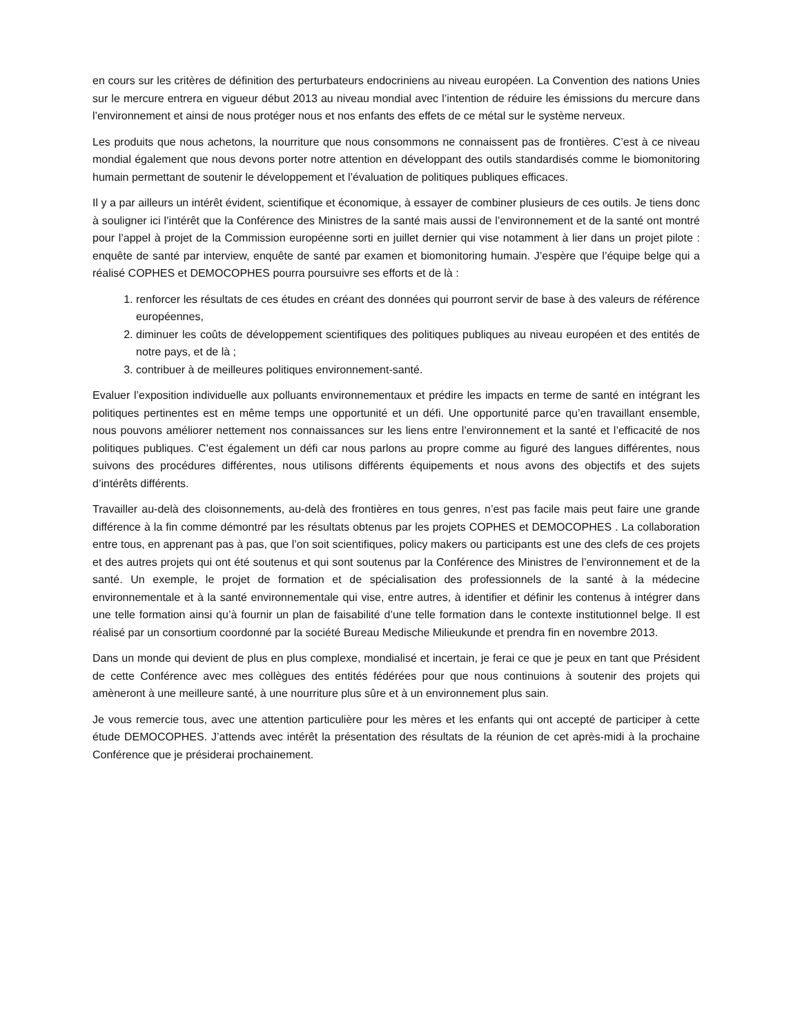en cours sur les critères de définition des perturbateurs endocriniens au niveau européen. La Convention des nations Unies sur le mercure entrera en vigueur début 2013 au niveau mondial avec l’intention de réduire les émissions du mercure dans l’environnement et ainsi de nous protéger nous et nos enfants des effets de ce métal sur le système nerveux.
Les produits que nous achetons, la nourriture que nous consommons ne connaissent pas de frontières. C’est à ce niveau mondial également que nous devons porter notre attention en développant des outils standardisés comme le biomonitoring humain permettant de soutenir le développement et l’évaluation de politiques publiques efficaces.
Il y a par ailleurs un intérêt évident, scientifique et économique, à essayer de combiner plusieurs de ces outils. Je tiens donc à souligner ici l’intérêt que la Conférence des Ministres de la santé mais aussi de l’environnement et de la santé ont montré pour l’appel à projet de la Commission européenne sorti en juillet dernier qui vise notamment à lier dans un projet pilote : enquête de santé par interview, enquête de santé par examen et biomonitoring humain. J’espère que l’équipe belge qui a réalisé COPHES et DEMOCOPHES pourra poursuivre ses efforts et de là :
1. renforcer les résultats de ces études en créant des données qui pourront servir de base à des valeurs de référence européennes,
2. diminuer les coûts de développement scientifiques des politiques publiques au niveau européen et des entités de notre pays, et de là ;
3. contribuer à de meilleures politiques environnement-santé.
Evaluer l’exposition individuelle aux polluants environnementaux et prédire les impacts en terme de santé en intégrant les politiques pertinentes est en même temps une opportunité et un défi. Une opportunité parce qu’en travaillant ensemble, nous pouvons améliorer nettement nos connaissances sur les liens entre l’environnement et la santé et l’efficacité de nos politiques publiques. C’est également un défi car nous parlons au propre comme au figuré des langues différentes, nous suivons des procédures différentes, nous utilisons différents équipements et nous avons des objectifs et des sujets d’intérêts différents.
Travailler au-delà des cloisonnements, au-delà des frontières en tous genres, n’est pas facile mais peut faire une grande différence à la fin comme démontré par les résultats obtenus par les projets COPHES et DEMOCOPHES . La collaboration entre tous, en apprenant pas à pas, que l’on soit scientifiques, policy makers ou participants est une des clefs de ces projets et des autres projets qui ont été soutenus et qui sont soutenus par la Conférence des Ministres de l’environnement et de la santé. Un exemple, le projet de formation et de spécialisation des professionnels de la santé à la médecine environnementale et à la santé environnementale qui vise, entre autres, à identifier et définir les contenus à intégrer dans une telle formation ainsi qu’à fournir un plan de faisabilité d’une telle formation dans le contexte institutionnel belge. Il est réalisé par un consortium coordonné par la société Bureau Medische Milieukunde et prendra fin en novembre 2013.
Dans un monde qui devient de plus en plus complexe, mondialisé et incertain, je ferai ce que je peux en tant que Président de cette Conférence avec mes collègues des entités fédérées pour que nous continuions à soutenir des projets qui amèneront à une meilleure santé, à une nourriture plus sûre et à un environnement plus sain.
Je vous remercie tous, avec une attention particulière pour les mères et les enfants qui ont accepté de participer à cette étude DEMOCOPHES. J’attends avec intérêt la présentation des résultats de la réunion de cet après-midi à la prochaine Conférence que je présiderai prochainement.